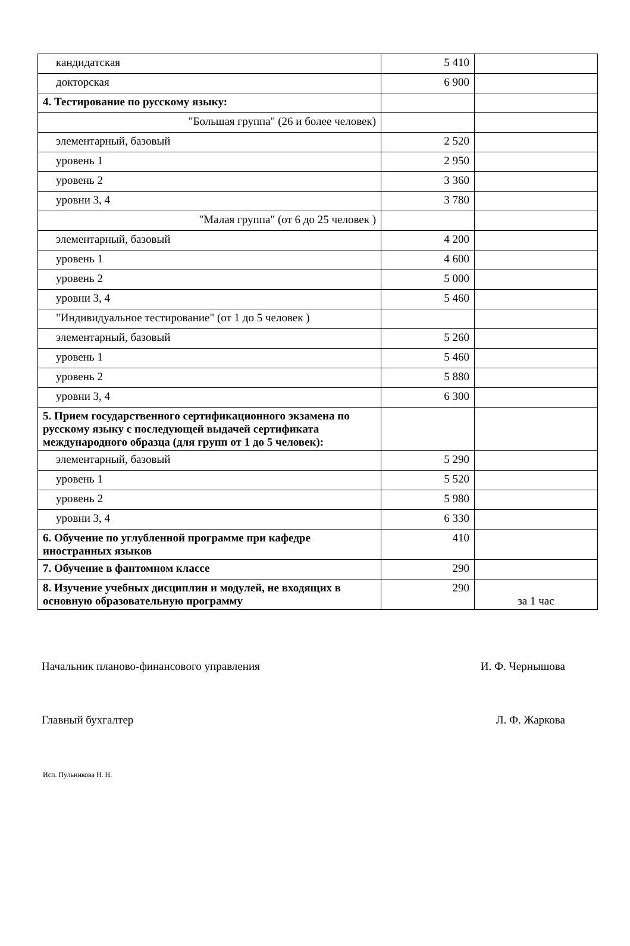| кандидатская | 5 410 | |
| докторская | 6 900 | |
| 4. Тестирование по русскому языку: | | |
| "Большая группа" (26 и более человек) | | |
| элементарный, базовый | 2 520 | |
| уровень 1 | 2 950 | |
| уровень 2 | 3 360 | |
| уровни 3, 4 | 3 780 | |
| "Малая группа" (от 6 до 25 человек ) | | |
| элементарный, базовый | 4 200 | |
| уровень 1 | 4 600 | |
| уровень 2 | 5 000 | |
| уровни 3, 4 | 5 460 | |
| "Индивидуальное тестирование" (от 1 до 5 человек ) | | |
| элементарный, базовый | 5 260 | |
| уровень 1 | 5 460 | |
| уровень 2 | 5 880 | |
| уровни 3, 4 | 6 300 | |
| 5. Прием государственного сертификационного экзамена по русскому языку с последующей выдачей сертификата международного образца (для групп от 1 до 5 человек): | | |
| элементарный, базовый | 5 290 | |
| уровень 1 | 5 520 | |
| уровень 2 | 5 980 | |
| уровни 3, 4 | 6 330 | |
| 6. Обучение по углубленной программе при кафедре иностранных языков | 410 | |
| 7. Обучение в фантомном классе | 290 | |
| 8. Изучение учебных дисциплин и модулей, не входящих в основную образовательную программу | 290 | за 1 час |
Начальник планово-финансового управления И. Ф. Чернышова
Главный бухгалтер Л. Ф. Жаркова
Исп. Пульникова Н. Н.